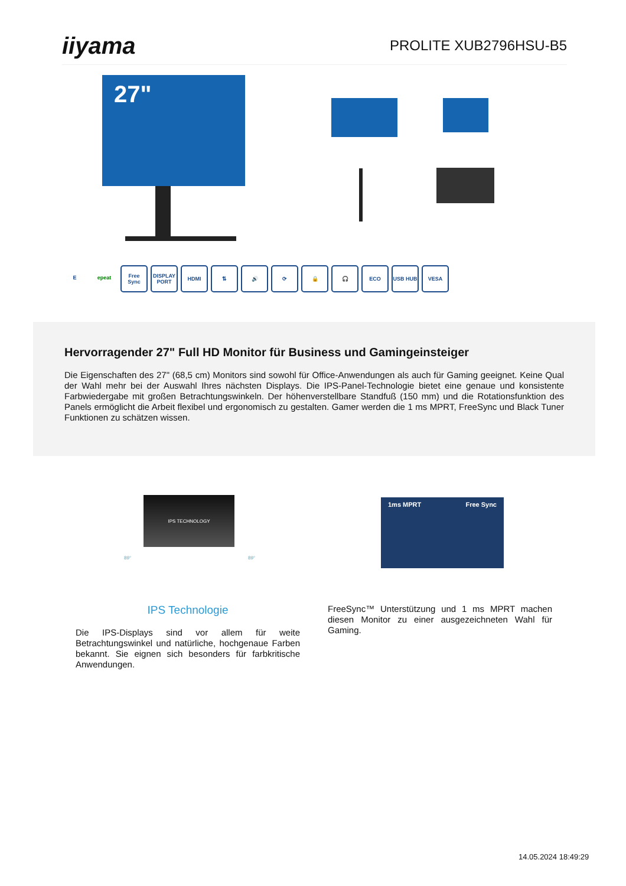iiyama
PROLITE XUB2796HSU-B5
27"
E epeat Free Sync
DISPLAY PORT
HDMI ⇅ 🔊 ⟳ 🔒 🎧 ECO USB HUB VESA
Hervorragender 27" Full HD Monitor für Business und Gamingeinsteiger
Die Eigenschaften des 27" (68,5 cm) Monitors sind sowohl für Office-Anwendungen als auch für Gaming geeignet. Keine Qual der Wahl mehr bei der Auswahl Ihres nächsten Displays. Die IPS-Panel-Technologie bietet eine genaue und konsistente Farbwiedergabe mit großen Betrachtungswinkeln. Der höhenverstellbare Standfuß (150 mm) und die Rotationsfunktion des Panels ermöglicht die Arbeit flexibel und ergonomisch zu gestalten. Gamer werden die 1 ms MPRT, FreeSync und Black Tuner Funktionen zu schätzen wissen.
IPS TECHNOLOGY
89° 89°
1ms MPRT Free Sync
IPS Technologie
Die IPS-Displays sind vor allem für weite Betrachtungswinkel und natürliche, hochgenaue Farben bekannt. Sie eignen sich besonders für farbkritische Anwendungen.
FreeSync™ Unterstützung und 1 ms MPRT machen diesen Monitor zu einer ausgezeichneten Wahl für Gaming.
14.05.2024 18:49:29